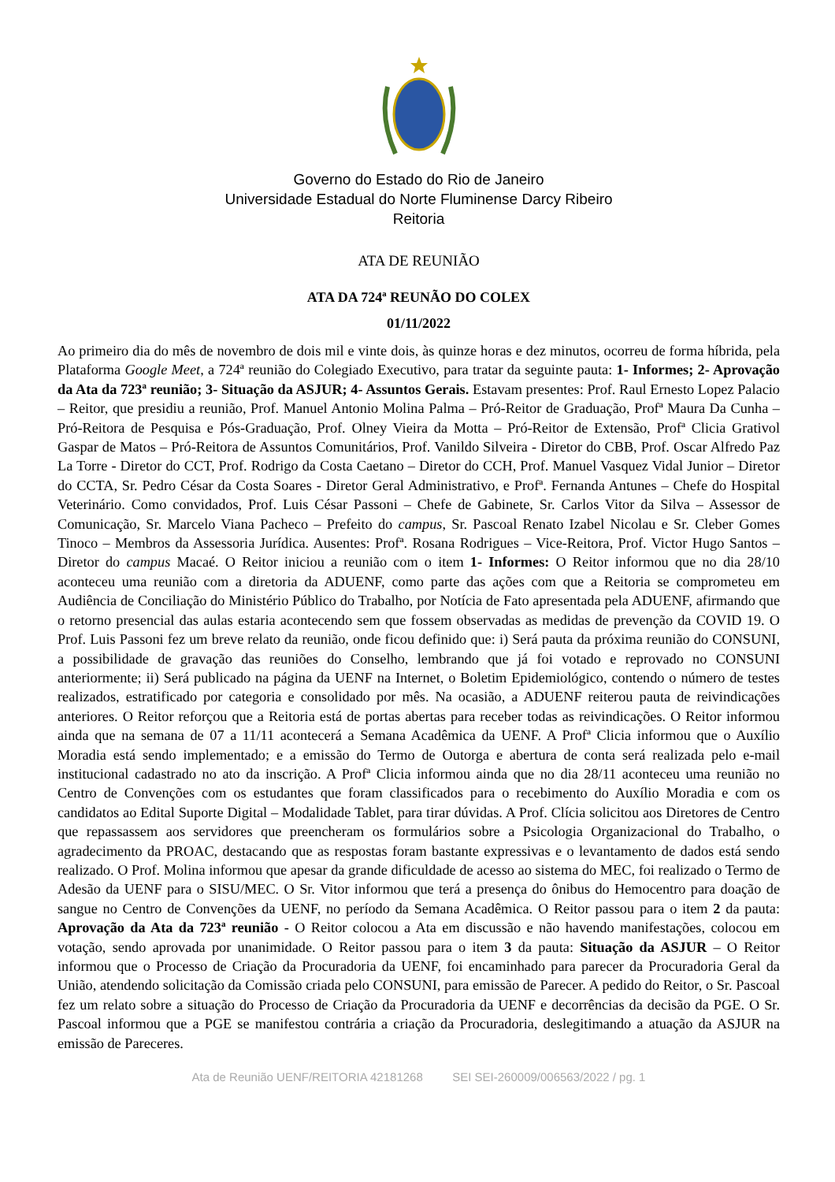Governo do Estado do Rio de Janeiro
Universidade Estadual do Norte Fluminense Darcy Ribeiro
Reitoria
ATA DE REUNIÃO
ATA DA 724ª REUNÃO DO COLEX
01/11/2022
Ao primeiro dia do mês de novembro de dois mil e vinte dois, às quinze horas e dez minutos, ocorreu de forma híbrida, pela Plataforma Google Meet, a 724ª reunião do Colegiado Executivo, para tratar da seguinte pauta: 1- Informes; 2- Aprovação da Ata da 723ª reunião; 3- Situação da ASJUR; 4- Assuntos Gerais. Estavam presentes: Prof. Raul Ernesto Lopez Palacio – Reitor, que presidiu a reunião, Prof. Manuel Antonio Molina Palma – Pró-Reitor de Graduação, Profª Maura Da Cunha – Pró-Reitora de Pesquisa e Pós-Graduação, Prof. Olney Vieira da Motta – Pró-Reitor de Extensão, Profª Clicia Grativol Gaspar de Matos – Pró-Reitora de Assuntos Comunitários, Prof. Vanildo Silveira - Diretor do CBB, Prof. Oscar Alfredo Paz La Torre - Diretor do CCT, Prof. Rodrigo da Costa Caetano – Diretor do CCH, Prof. Manuel Vasquez Vidal Junior – Diretor do CCTA, Sr. Pedro César da Costa Soares - Diretor Geral Administrativo, e Profª. Fernanda Antunes – Chefe do Hospital Veterinário. Como convidados, Prof. Luis César Passoni – Chefe de Gabinete, Sr. Carlos Vitor da Silva – Assessor de Comunicação, Sr. Marcelo Viana Pacheco – Prefeito do campus, Sr. Pascoal Renato Izabel Nicolau e Sr. Cleber Gomes Tinoco – Membros da Assessoria Jurídica. Ausentes: Profª. Rosana Rodrigues – Vice-Reitora, Prof. Victor Hugo Santos – Diretor do campus Macaé. O Reitor iniciou a reunião com o item 1- Informes: O Reitor informou que no dia 28/10 aconteceu uma reunião com a diretoria da ADUENF, como parte das ações com que a Reitoria se comprometeu em Audiência de Conciliação do Ministério Público do Trabalho, por Notícia de Fato apresentada pela ADUENF, afirmando que o retorno presencial das aulas estaria acontecendo sem que fossem observadas as medidas de prevenção da COVID 19. O Prof. Luis Passoni fez um breve relato da reunião, onde ficou definido que: i) Será pauta da próxima reunião do CONSUNI, a possibilidade de gravação das reuniões do Conselho, lembrando que já foi votado e reprovado no CONSUNI anteriormente; ii) Será publicado na página da UENF na Internet, o Boletim Epidemiológico, contendo o número de testes realizados, estratificado por categoria e consolidado por mês. Na ocasião, a ADUENF reiterou pauta de reivindicações anteriores. O Reitor reforçou que a Reitoria está de portas abertas para receber todas as reivindicações. O Reitor informou ainda que na semana de 07 a 11/11 acontecerá a Semana Acadêmica da UENF. A Profª Clicia informou que o Auxílio Moradia está sendo implementado; e a emissão do Termo de Outorga e abertura de conta será realizada pelo e-mail institucional cadastrado no ato da inscrição. A Profª Clicia informou ainda que no dia 28/11 aconteceu uma reunião no Centro de Convenções com os estudantes que foram classificados para o recebimento do Auxílio Moradia e com os candidatos ao Edital Suporte Digital – Modalidade Tablet, para tirar dúvidas. A Prof. Clícia solicitou aos Diretores de Centro que repassassem aos servidores que preencheram os formulários sobre a Psicologia Organizacional do Trabalho, o agradecimento da PROAC, destacando que as respostas foram bastante expressivas e o levantamento de dados está sendo realizado. O Prof. Molina informou que apesar da grande dificuldade de acesso ao sistema do MEC, foi realizado o Termo de Adesão da UENF para o SISU/MEC. O Sr. Vitor informou que terá a presença do ônibus do Hemocentro para doação de sangue no Centro de Convenções da UENF, no período da Semana Acadêmica. O Reitor passou para o item 2 da pauta: Aprovação da Ata da 723ª reunião - O Reitor colocou a Ata em discussão e não havendo manifestações, colocou em votação, sendo aprovada por unanimidade. O Reitor passou para o item 3 da pauta: Situação da ASJUR – O Reitor informou que o Processo de Criação da Procuradoria da UENF, foi encaminhado para parecer da Procuradoria Geral da União, atendendo solicitação da Comissão criada pelo CONSUNI, para emissão de Parecer. A pedido do Reitor, o Sr. Pascoal fez um relato sobre a situação do Processo de Criação da Procuradoria da UENF e decorrências da decisão da PGE. O Sr. Pascoal informou que a PGE se manifestou contrária a criação da Procuradoria, deslegitimando a atuação da ASJUR na emissão de Pareceres.
Ata de Reunião UENF/REITORIA 42181268 SEI SEI-260009/006563/2022 / pg. 1